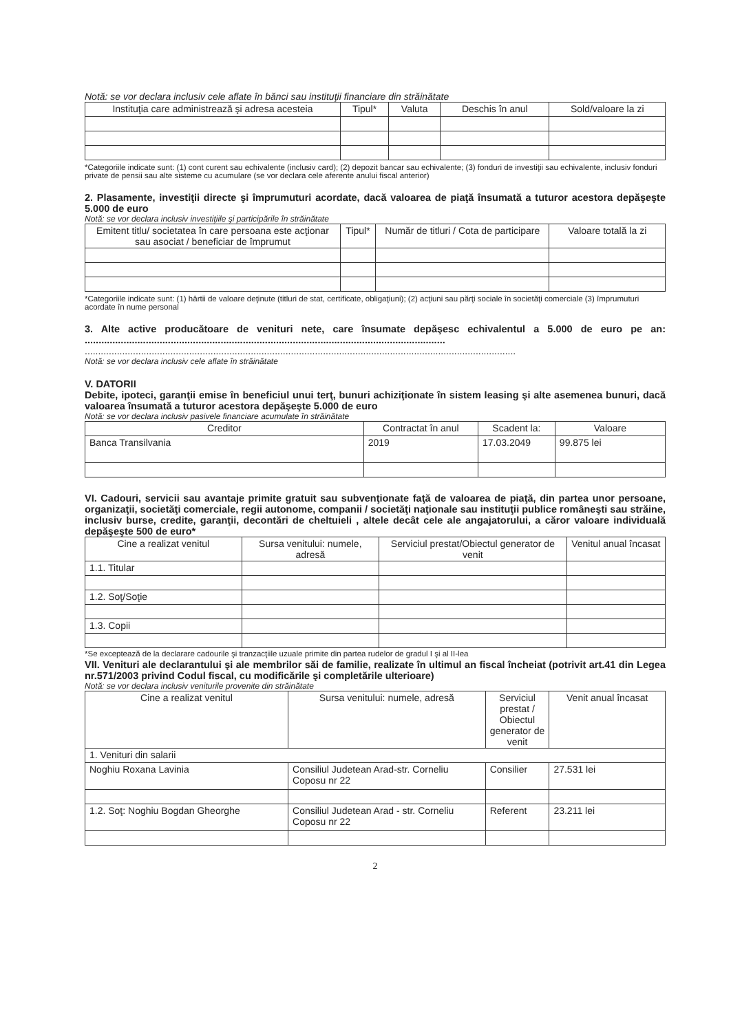Notă: se vor declara inclusiv cele aflate în bănci sau instituţii financiare din străinătate
| Instituţia care administrează şi adresa acesteia | Tipul* | Valuta | Deschis în anul | Sold/valoare la zi |
| --- | --- | --- | --- | --- |
*Categoriile indicate sunt: (1) cont curent sau echivalente (inclusiv card); (2) depozit bancar sau echivalente; (3) fonduri de investiţii sau echivalente, inclusiv fonduri private de pensii sau alte sisteme cu acumulare (se vor declara cele aferente anului fiscal anterior)
2. Plasamente, investiţii directe şi împrumuturi acordate, dacă valoarea de piaţă însumată a tuturor acestora depăşeşte 5.000 de euro
Notă: se vor declara inclusiv investiţiile şi participările în străinătate
| Emitent titlu/ societatea în care persoana este acţionar sau asociat / beneficiar de împrumut | Tipul* | Număr de titluri / Cota de participare | Valoare totală la zi |
| --- | --- | --- | --- |
*Categoriile indicate sunt: (1) hârtii de valoare deţinute (titluri de stat, certificate, obligaţiuni); (2) acţiuni sau părţi sociale în societăţi comerciale (3) împrumuturi acordate în nume personal
3. Alte active producătoare de venituri nete, care însumate depăşesc echivalentul a 5.000 de euro pe an: ..................................................................................................................................
.................................................................................................................................................................
Notă: se vor declara inclusiv cele aflate în străinătate
V. DATORII
Debite, ipoteci, garanţii emise în beneficiul unui terţ, bunuri achiziţionate în sistem leasing şi alte asemenea bunuri, dacă valoarea însumată a tuturor acestora depăşeşte 5.000 de euro
Notă: se vor declara inclusiv pasivele financiare acumulate în străinătate
| Creditor | Contractat în anul | Scadent la: | Valoare |
| --- | --- | --- | --- |
| Banca Transilvania | 2019 | 17.03.2049 | 99.875 lei |
VI. Cadouri, servicii sau avantaje primite gratuit sau subvenţionate faţă de valoarea de piaţă, din partea unor persoane, organizaţii, societăţi comerciale, regii autonome, companii / societăţi naţionale sau instituţii publice româneşti sau străine, inclusiv burse, credite, garanţii, decontări de cheltuieli , altele decât cele ale angajatorului, a căror valoare individuală depăşeşte 500 de euro*
| Cine a realizat venitul | Sursa venitului: numele, adresă | Serviciul prestat/Obiectul generator de venit | Venitul anual încasat |
| --- | --- | --- | --- |
| 1.1. Titular | | | |
| 1.2. Soţ/Soţie | | | |
| 1.3. Copii | | | |
*Se exceptează de la declarare cadourile şi tranzacţiile uzuale primite din partea rudelor de gradul I şi al II-lea
VII. Venituri ale declarantului şi ale membrilor săi de familie, realizate în ultimul an fiscal încheiat (potrivit art.41 din Legea nr.571/2003 privind Codul fiscal, cu modificările şi completările ulterioare)
Notă: se vor declara inclusiv veniturile provenite din străinătate
| Cine a realizat venitul | Sursa venitului: numele, adresă | Serviciul prestat / Obiectul generator de venit | Venit anual încasat |
| --- | --- | --- | --- |
| 1. Venituri din salarii | | | |
| Noghiu Roxana Lavinia | Consiliul Judetean Arad-str. Corneliu Coposu nr 22 | Consilier | 27.531 lei |
| 1.2. Soţ: Noghiu Bogdan Gheorghe | Consiliul Judetean Arad - str. Corneliu Coposu nr 22 | Referent | 23.211 lei |
2